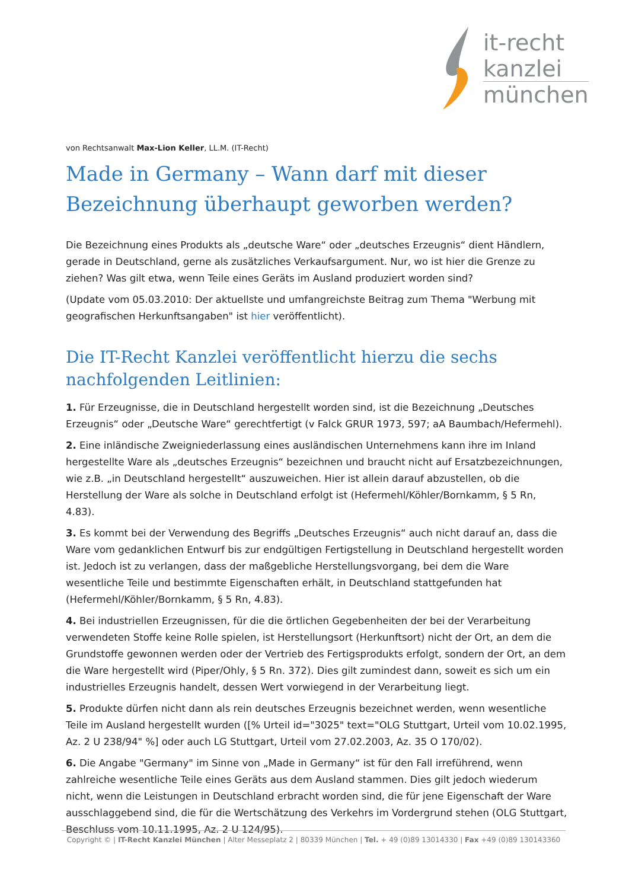it-recht
kanzlei
münchen
von Rechtsanwalt Max-Lion Keller, LL.M. (IT-Recht)
Made in Germany – Wann darf mit dieser Bezeichnung überhaupt geworben werden?
Die Bezeichnung eines Produkts als „deutsche Ware“ oder „deutsches Erzeugnis“ dient Händlern, gerade in Deutschland, gerne als zusätzliches Verkaufsargument. Nur, wo ist hier die Grenze zu ziehen? Was gilt etwa, wenn Teile eines Geräts im Ausland produziert worden sind?
(Update vom 05.03.2010: Der aktuellste und umfangreichste Beitrag zum Thema "Werbung mit geografischen Herkunftsangaben" ist hier veröffentlicht).
Die IT-Recht Kanzlei veröffentlicht hierzu die sechs nachfolgenden Leitlinien:
1. Für Erzeugnisse, die in Deutschland hergestellt worden sind, ist die Bezeichnung „Deutsches Erzeugnis“ oder „Deutsche Ware“ gerechtfertigt (v Falck GRUR 1973, 597; aA Baumbach/Hefermehl).
2. Eine inländische Zweigniederlassung eines ausländischen Unternehmens kann ihre im Inland hergestellte Ware als „deutsches Erzeugnis“ bezeichnen und braucht nicht auf Ersatzbezeichnungen, wie z.B. „in Deutschland hergestellt“ auszuweichen. Hier ist allein darauf abzustellen, ob die Herstellung der Ware als solche in Deutschland erfolgt ist (Hefermehl/Köhler/Bornkamm, § 5 Rn, 4.83).
3. Es kommt bei der Verwendung des Begriffs „Deutsches Erzeugnis“ auch nicht darauf an, dass die Ware vom gedanklichen Entwurf bis zur endgültigen Fertigstellung in Deutschland hergestellt worden ist. Jedoch ist zu verlangen, dass der maßgebliche Herstellungsvorgang, bei dem die Ware wesentliche Teile und bestimmte Eigenschaften erhält, in Deutschland stattgefunden hat (Hefermehl/Köhler/Bornkamm, § 5 Rn, 4.83).
4. Bei industriellen Erzeugnissen, für die die örtlichen Gegebenheiten der bei der Verarbeitung verwendeten Stoffe keine Rolle spielen, ist Herstellungsort (Herkunftsort) nicht der Ort, an dem die Grundstoffe gewonnen werden oder der Vertrieb des Fertigsprodukts erfolgt, sondern der Ort, an dem die Ware hergestellt wird (Piper/Ohly, § 5 Rn. 372). Dies gilt zumindest dann, soweit es sich um ein industrielles Erzeugnis handelt, dessen Wert vorwiegend in der Verarbeitung liegt.
5. Produkte dürfen nicht dann als rein deutsches Erzeugnis bezeichnet werden, wenn wesentliche Teile im Ausland hergestellt wurden ([% Urteil id="3025" text="OLG Stuttgart, Urteil vom 10.02.1995, Az. 2 U 238/94" %] oder auch LG Stuttgart, Urteil vom 27.02.2003, Az. 35 O 170/02).
6. Die Angabe "Germany" im Sinne von „Made in Germany“ ist für den Fall irreführend, wenn zahlreiche wesentliche Teile eines Geräts aus dem Ausland stammen. Dies gilt jedoch wiederum nicht, wenn die Leistungen in Deutschland erbracht worden sind, die für jene Eigenschaft der Ware ausschlaggebend sind, die für die Wertschätzung des Verkehrs im Vordergrund stehen (OLG Stuttgart, Beschluss vom 10.11.1995, Az. 2 U 124/95).
Copyright © | IT-Recht Kanzlei München | Alter Messeplatz 2 | 80339 München | Tel. + 49 (0)89 13014330 | Fax +49 (0)89 130143360